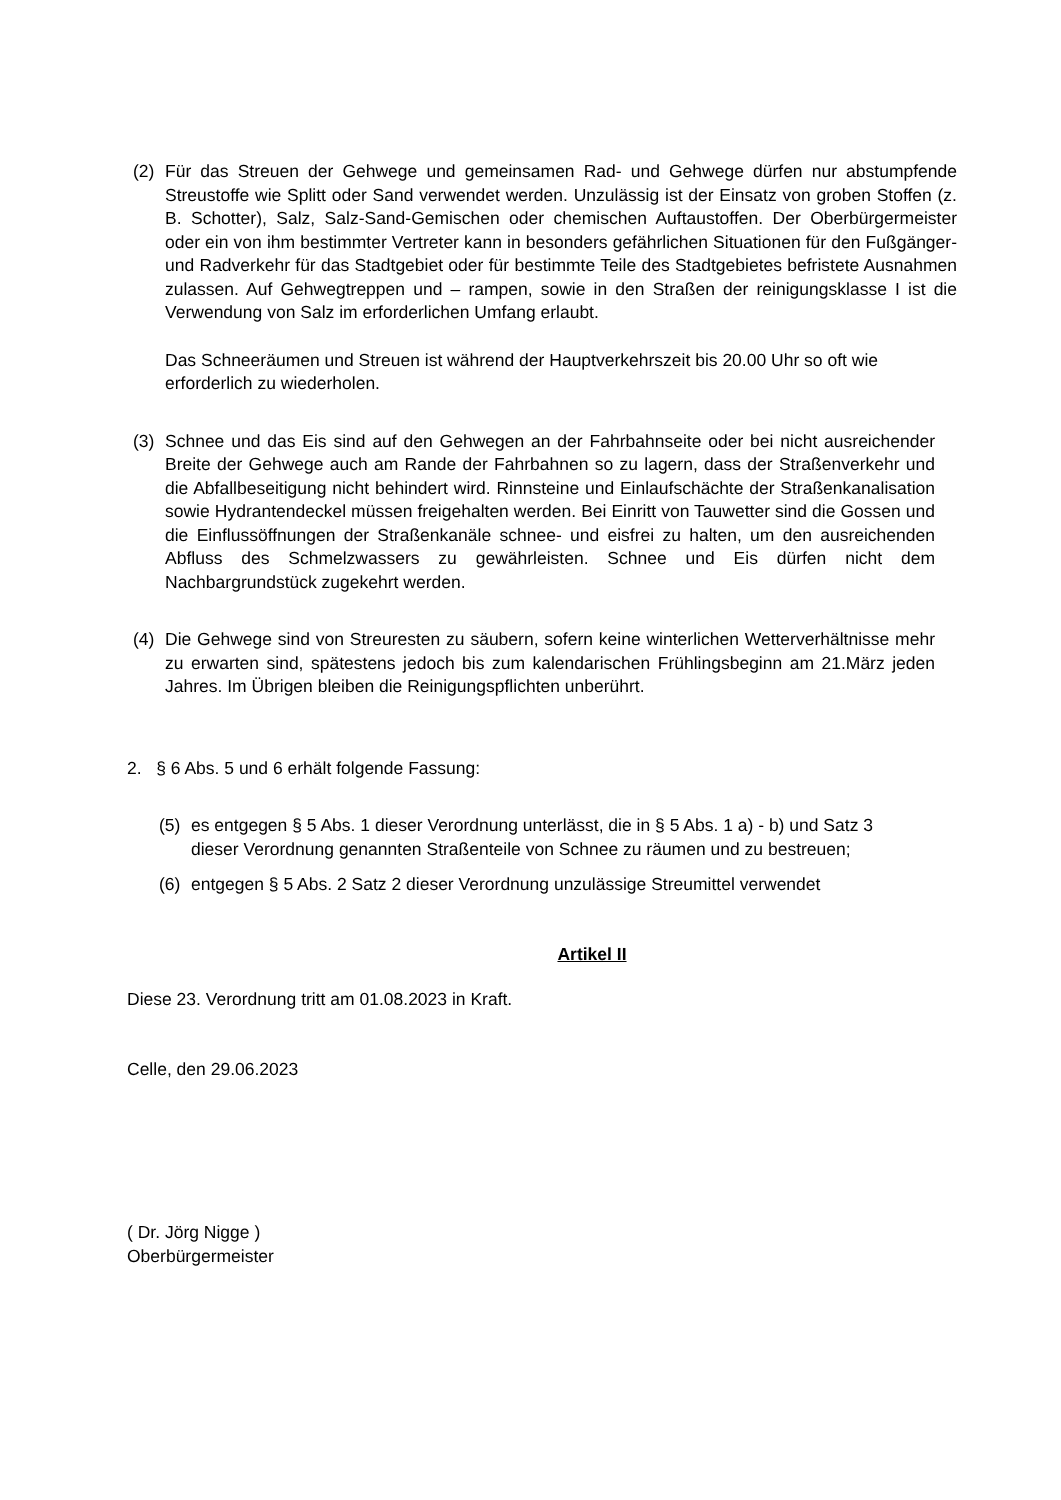(2) Für das Streuen der Gehwege und gemeinsamen Rad- und Gehwege dürfen nur abstumpfende Streustoffe wie Splitt oder Sand verwendet werden. Unzulässig ist der Einsatz von groben Stoffen (z. B. Schotter), Salz, Salz-Sand-Gemischen oder chemischen Auftaustoffen. Der Oberbürgermeister oder ein von ihm bestimmter Vertreter kann in besonders gefährlichen Situationen für den Fußgänger- und Radverkehr für das Stadtgebiet oder für bestimmte Teile des Stadtgebietes befristete Ausnahmen zulassen. Auf Gehwegtreppen und – rampen, sowie in den Straßen der reinigungsklasse I ist die Verwendung von Salz im erforderlichen Umfang erlaubt.
Das Schneeräumen und Streuen ist während der Hauptverkehrszeit bis 20.00 Uhr so oft wie erforderlich zu wiederholen.
(3) Schnee und das Eis sind auf den Gehwegen an der Fahrbahnseite oder bei nicht ausreichender Breite der Gehwege auch am Rande der Fahrbahnen so zu lagern, dass der Straßenverkehr und die Abfallbeseitigung nicht behindert wird. Rinnsteine und Einlaufschächte der Straßenkanalisation sowie Hydrantendeckel müssen freigehalten werden. Bei Einritt von Tauwetter sind die Gossen und die Einflussöffnungen der Straßenkanäle schnee- und eisfrei zu halten, um den ausreichenden Abfluss des Schmelzwassers zu gewährleisten. Schnee und Eis dürfen nicht dem Nachbargrundstück zugekehrt werden.
(4) Die Gehwege sind von Streuresten zu säubern, sofern keine winterlichen Wetterverhältnisse mehr zu erwarten sind, spätestens jedoch bis zum kalendarischen Frühlingsbeginn am 21.März jeden Jahres. Im Übrigen bleiben die Reinigungspflichten unberührt.
2. § 6 Abs. 5 und 6 erhält folgende Fassung:
(5) es entgegen § 5 Abs. 1 dieser Verordnung unterlässt, die in § 5 Abs. 1 a) - b) und Satz 3 dieser Verordnung genannten Straßenteile von Schnee zu räumen und zu bestreuen;
(6) entgegen § 5 Abs. 2 Satz 2 dieser Verordnung unzulässige Streumittel verwendet
Artikel II
Diese 23. Verordnung tritt am 01.08.2023 in Kraft.
Celle, den 29.06.2023
( Dr. Jörg Nigge )
Oberbürgermeister